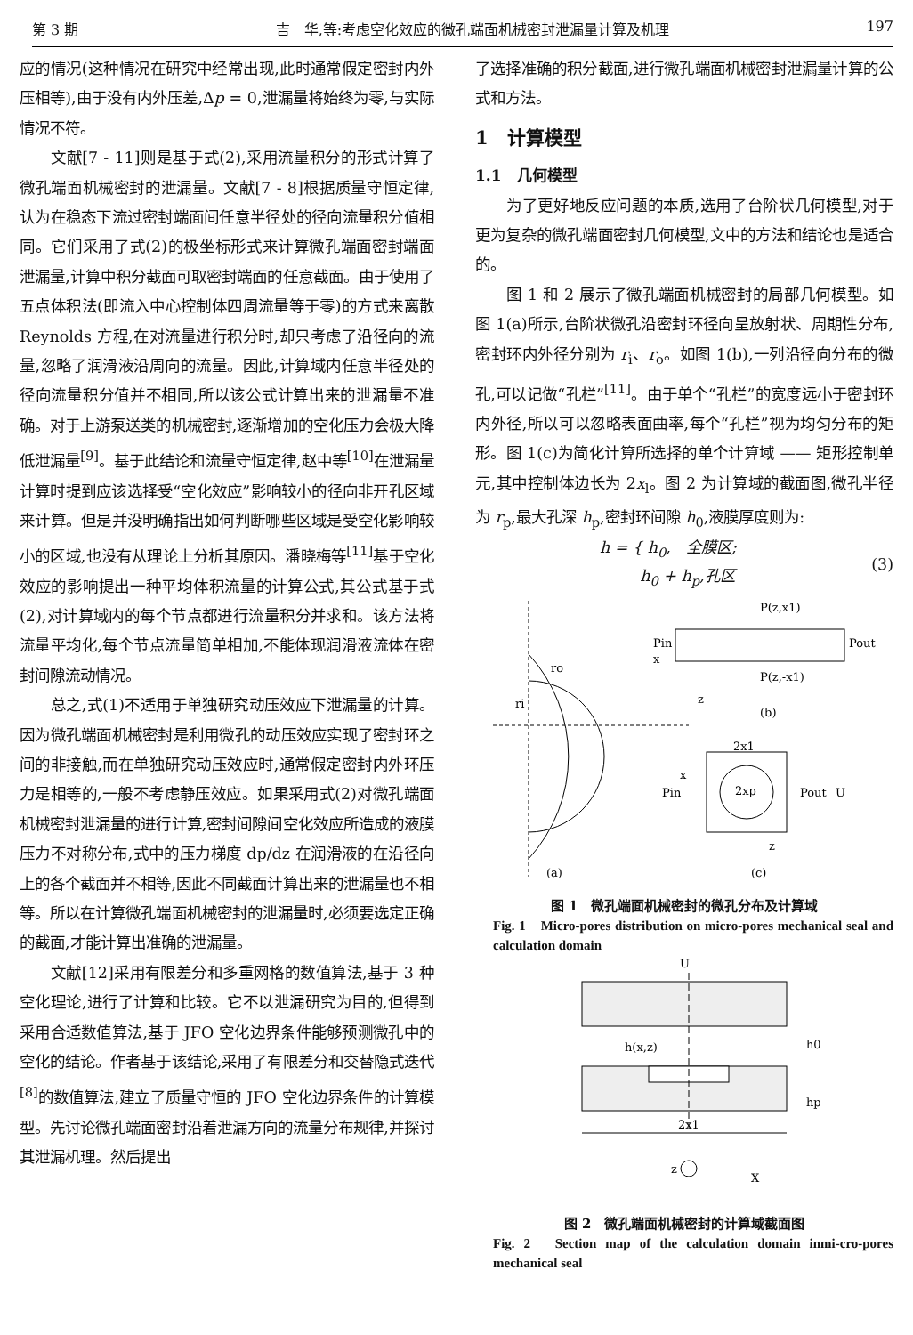第 3 期 吉　华,等:考虑空化效应的微孔端面机械密封泄漏量计算及机理 197
应的情况(这种情况在研究中经常出现,此时通常假定密封内外压相等),由于没有内外压差,Δp = 0,泄漏量将始终为零,与实际情况不符。
文献[7 - 11]则是基于式(2),采用流量积分的形式计算了微孔端面机械密封的泄漏量。文献[7 - 8]根据质量守恒定律,认为在稳态下流过密封端面间任意半径处的径向流量积分值相同。它们采用了式(2)的极坐标形式来计算微孔端面密封端面泄漏量,计算中积分截面可取密封端面的任意截面。由于使用了五点体积法(即流入中心控制体四周流量等于零)的方式来离散 Reynolds 方程,在对流量进行积分时,却只考虑了沿径向的流量,忽略了润滑液沿周向的流量。因此,计算域内任意半径处的径向流量积分值并不相同,所以该公式计算出来的泄漏量不准确。对于上游泵送类的机械密封,逐渐增加的空化压力会极大降低泄漏量<sup>[9]</sup>。基于此结论和流量守恒定律,赵中等<sup>[10]</sup>在泄漏量计算时提到应该选择受“空化效应”影响较小的径向非开孔区域来计算。但是并没明确指出如何判断哪些区域是受空化影响较小的区域,也没有从理论上分析其原因。潘晓梅等<sup>[11]</sup>基于空化效应的影响提出一种平均体积流量的计算公式,其公式基于式(2),对计算域内的每个节点都进行流量积分并求和。该方法将流量平均化,每个节点流量简单相加,不能体现润滑液流体在密封间隙流动情况。
总之,式(1)不适用于单独研究动压效应下泄漏量的计算。因为微孔端面机械密封是利用微孔的动压效应实现了密封环之间的非接触,而在单独研究动压效应时,通常假定密封内外环压力是相等的,一般不考虑静压效应。如果采用式(2)对微孔端面机械密封泄漏量的进行计算,密封间隙间空化效应所造成的液膜压力不对称分布,式中的压力梯度 dp/dz 在润滑液的在沿径向上的各个截面并不相等,因此不同截面计算出来的泄漏量也不相等。所以在计算微孔端面机械密封的泄漏量时,必须要选定正确的截面,才能计算出准确的泄漏量。
文献[12]采用有限差分和多重网格的数值算法,基于 3 种空化理论,进行了计算和比较。它不以泄漏研究为目的,但得到采用合适数值算法,基于 JFO 空化边界条件能够预测微孔中的空化的结论。作者基于该结论,采用了有限差分和交替隐式迭代<sup>[8]</sup>的数值算法,建立了质量守恒的 JFO 空化边界条件的计算模型。先讨论微孔端面密封沿着泄漏方向的流量分布规律,并探讨其泄漏机理。然后提出
了选择准确的积分截面,进行微孔端面机械密封泄漏量计算的公式和方法。
1　计算模型
1.1　几何模型
为了更好地反应问题的本质,选用了台阶状几何模型,对于更为复杂的微孔端面密封几何模型,文中的方法和结论也是适合的。
图 1 和 2 展示了微孔端面机械密封的局部几何模型。如图 1(a)所示,台阶状微孔沿密封环径向呈放射状、周期性分布,密封环内外径分别为 r<sub>i</sub>、r<sub>o</sub>。如图 1(b),一列沿径向分布的微孔,可以记做“孔栏”<sup>[11]</sup>。由于单个“孔栏”的宽度远小于密封环内外径,所以可以忽略表面曲率,每个“孔栏”视为均匀分布的矩形。图 1(c)为简化计算所选择的单个计算域 —— 矩形控制单元,其中控制体边长为 2x<sub>l</sub>。图 2 为计算域的截面图,微孔半径为 r<sub>p</sub>,最大孔深 h<sub>p</sub>,密封环间隙 h<sub>0</sub>,液膜厚度则为:
h = { h<sub>0</sub>,　全膜区;
　　 h<sub>0</sub> + h<sub>p</sub>,孔区 (3)
P(z,x1)
Pin
Pout
P(z,-x1)
x
z
(b)
2x1
x
Pin
2xp
Pout
U
z
(a)
(c)
ri
ro
图 1　微孔端面机械密封的微孔分布及计算域
Fig. 1　Micro-pores distribution on micro-pores mechanical seal and calculation domain
U
h(x,z)
h0
hp
2x1
z
X
图 2　微孔端面机械密封的计算域截面图
Fig. 2　Section map of the calculation domain inmi-cro-pores mechanical seal